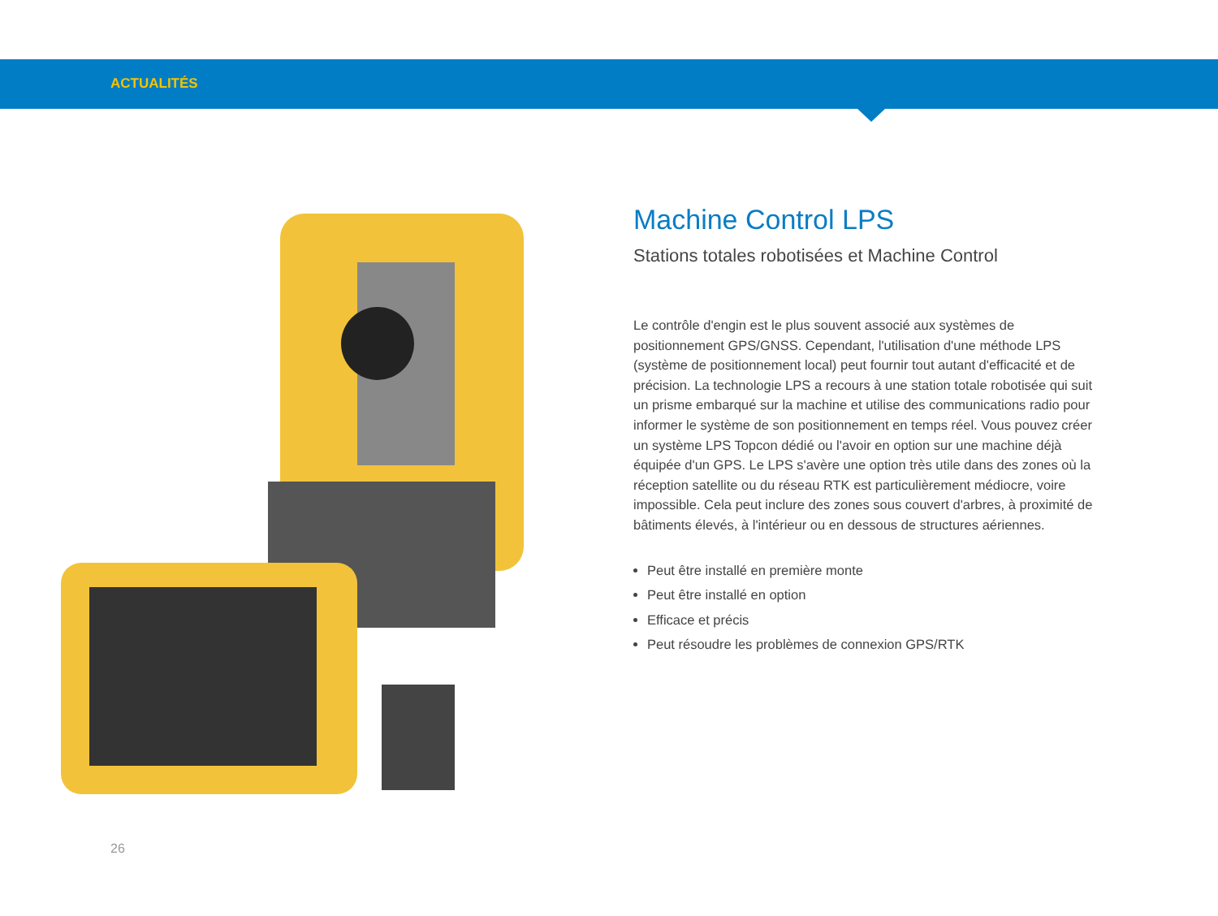ACTUALITÉS
Machine Control LPS
Stations totales robotisées et Machine Control
Le contrôle d'engin est le plus souvent associé aux systèmes de positionnement GPS/GNSS. Cependant, l'utilisation d'une méthode LPS (système de positionnement local) peut fournir tout autant d'efficacité et de précision. La technologie LPS a recours à une station totale robotisée qui suit un prisme embarqué sur la machine et utilise des communications radio pour informer le système de son positionnement en temps réel. Vous pouvez créer un système LPS Topcon dédié ou l'avoir en option sur une machine déjà équipée d'un GPS. Le LPS s'avère une option très utile dans des zones où la réception satellite ou du réseau RTK est particulièrement médiocre, voire impossible. Cela peut inclure des zones sous couvert d'arbres, à proximité de bâtiments élevés, à l'intérieur ou en dessous de structures aériennes.
Peut être installé en première monte
Peut être installé en option
Efficace et précis
Peut résoudre les problèmes de connexion GPS/RTK
26